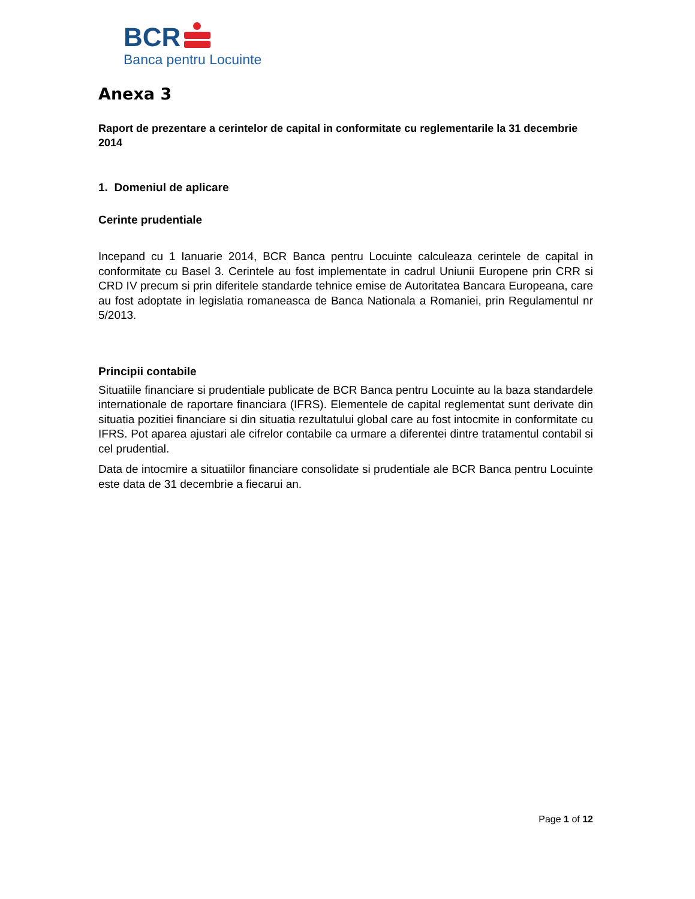BCR
Banca pentru Locuinte
Anexa 3
Raport de prezentare a cerintelor de capital in conformitate cu reglementarile la 31 decembrie 2014
1. Domeniul de aplicare
Cerinte prudentiale
Incepand cu 1 Ianuarie 2014, BCR Banca pentru Locuinte calculeaza cerintele de capital in conformitate cu Basel 3. Cerintele au fost implementate in cadrul Uniunii Europene prin CRR si CRD IV precum si prin diferitele standarde tehnice emise de Autoritatea Bancara Europeana, care au fost adoptate in legislatia romaneasca de Banca Nationala a Romaniei, prin Regulamentul nr 5/2013.
Principii contabile
Situatiile financiare si prudentiale publicate de BCR Banca pentru Locuinte au la baza standardele internationale de raportare financiara (IFRS). Elementele de capital reglementat sunt derivate din situatia pozitiei financiare si din situatia rezultatului global care au fost intocmite in conformitate cu IFRS. Pot aparea ajustari ale cifrelor contabile ca urmare a diferentei dintre tratamentul contabil si cel prudential.
Data de intocmire a situatiilor financiare consolidate si prudentiale ale BCR Banca pentru Locuinte este data de 31 decembrie a fiecarui an.
Page 1 of 12